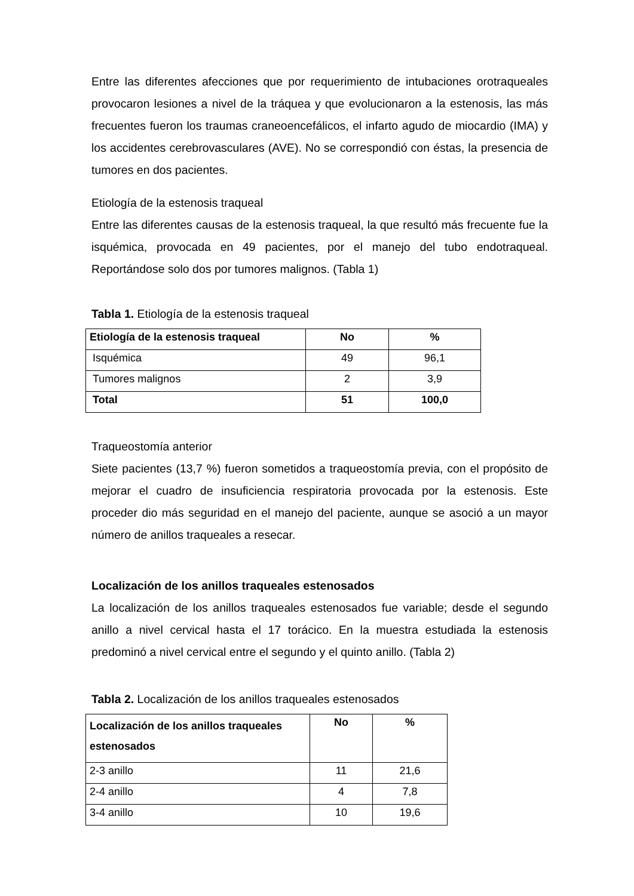Entre las diferentes afecciones que por requerimiento de intubaciones orotraqueales provocaron lesiones a nivel de la tráquea y que evolucionaron a la estenosis, las más frecuentes fueron los traumas craneoencefálicos, el infarto agudo de miocardio (IMA) y los accidentes cerebrovasculares (AVE). No se correspondió con éstas, la presencia de tumores en dos pacientes.
Etiología de la estenosis traqueal
Entre las diferentes causas de la estenosis traqueal, la que resultó más frecuente fue la isquémica, provocada en 49 pacientes, por el manejo del tubo endotraqueal. Reportándose solo dos por tumores malignos. (Tabla 1)
Tabla 1. Etiología de la estenosis traqueal
| Etiología de la estenosis traqueal | No | % |
| --- | --- | --- |
| Isquémica | 49 | 96,1 |
| Tumores malignos | 2 | 3,9 |
| Total | 51 | 100,0 |
Traqueostomía anterior
Siete pacientes (13,7 %) fueron sometidos a traqueostomía previa, con el propósito de mejorar el cuadro de insuficiencia respiratoria provocada por la estenosis. Este proceder dio más seguridad en el manejo del paciente, aunque se asoció a un mayor número de anillos traqueales a resecar.
Localización de los anillos traqueales estenosados
La localización de los anillos traqueales estenosados fue variable; desde el segundo anillo a nivel cervical hasta el 17 torácico. En la muestra estudiada la estenosis predominó a nivel cervical entre el segundo y el quinto anillo. (Tabla 2)
Tabla 2. Localización de los anillos traqueales estenosados
| Localización de los anillos traqueales estenosados | No | % |
| --- | --- | --- |
| 2-3 anillo | 11 | 21,6 |
| 2-4 anillo | 4 | 7,8 |
| 3-4 anillo | 10 | 19,6 |